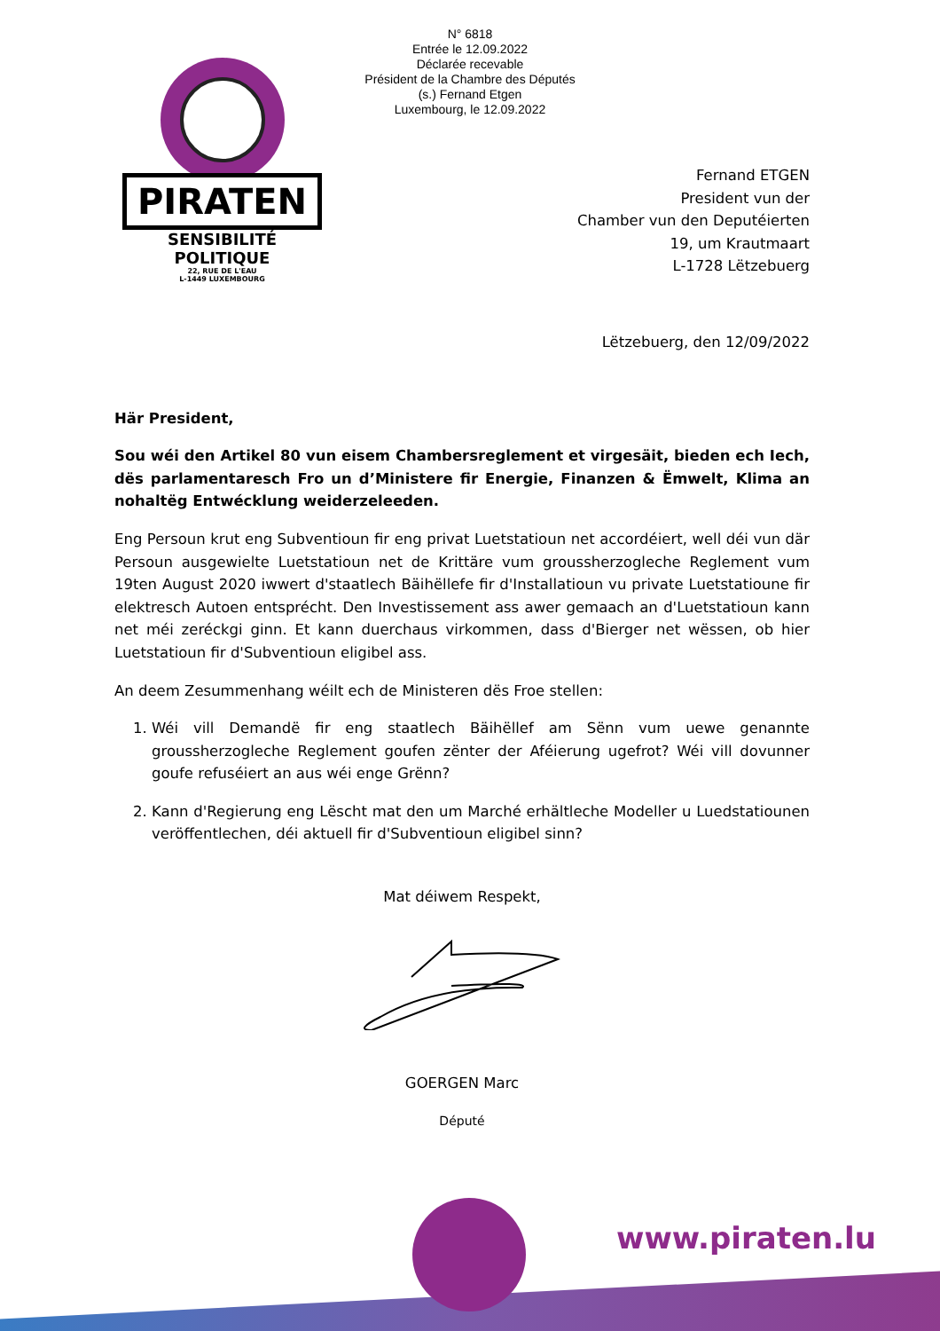N° 6818
Entrée le 12.09.2022
Déclarée recevable
Président de la Chambre des Députés
(s.) Fernand Etgen
Luxembourg, le 12.09.2022
PIRATEN
SENSIBILITÉ POLITIQUE
22, RUE DE L'EAU
L-1449 LUXEMBOURG
Fernand ETGEN
President vun der
Chamber vun den Deputéierten
19, um Krautmaart
L-1728 Lëtzebuerg
Lëtzebuerg, den 12/09/2022
Här President,
Sou wéi den Artikel 80 vun eisem Chambersreglement et virgesäit, bieden ech Iech, dës parlamentaresch Fro un d’Ministere fir Energie, Finanzen & Ëmwelt, Klima an nohaltëg Entwécklung weiderzeleeden.
Eng Persoun krut eng Subventioun fir eng privat Luetstatioun net accordéiert, well déi vun där Persoun ausgewielte Luetstatioun net de Krittäre vum groussherzogleche Reglement vum 19ten August 2020 iwwert d'staatlech Bäihëllefe fir d'Installatioun vu private Luetstatioune fir elektresch Autoen entsprécht. Den Investissement ass awer gemaach an d'Luetstatioun kann net méi zeréckgi ginn. Et kann duerchaus virkommen, dass d'Bierger net wëssen, ob hier Luetstatioun fir d'Subventioun eligibel ass.
An deem Zesummenhang wéilt ech de Ministeren dës Froe stellen:
1. Wéi vill Demandë fir eng staatlech Bäihëllef am Sënn vum uewe genannte groussherzogleche Reglement goufen zënter der Aféierung ugefrot? Wéi vill dovunner goufe refuséiert an aus wéi enge Grënn?
2. Kann d'Regierung eng Lëscht mat den um Marché erhältleche Modeller u Luedstatiounen veröffentlechen, déi aktuell fir d'Subventioun eligibel sinn?
Mat déiwem Respekt,
GOERGEN Marc
Député
www.piraten.lu